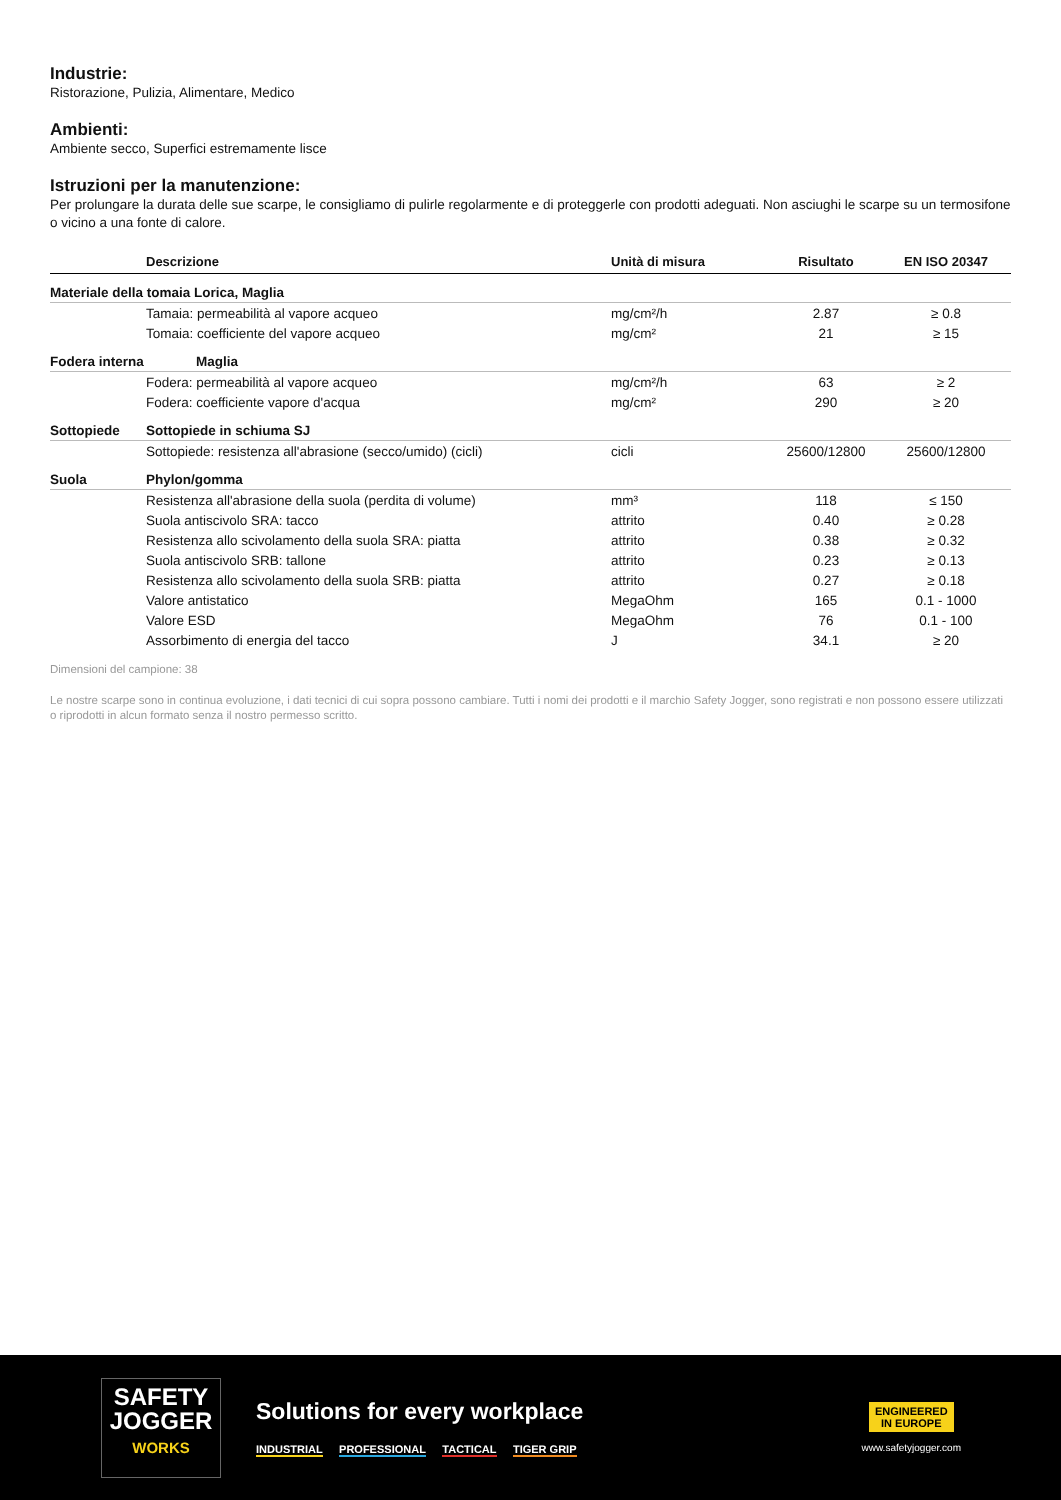Industrie:
Ristorazione, Pulizia, Alimentare, Medico
Ambienti:
Ambiente secco, Superfici estremamente lisce
Istruzioni per la manutenzione:
Per prolungare la durata delle sue scarpe, le consigliamo di pulirle regolarmente e di proteggerle con prodotti adeguati. Non asciughi le scarpe su un termosifone o vicino a una fonte di calore.
| | Descrizione | Unità di misura | Risultato | EN ISO 20347 |
| --- | --- | --- | --- | --- |
| Materiale della tomaia Lorica, Maglia | | | | |
| | Tamaia: permeabilità al vapore acqueo | mg/cm²/h | 2.87 | ≥ 0.8 |
| | Tomaia: coefficiente del vapore acqueo | mg/cm² | 21 | ≥ 15 |
| Fodera interna | Maglia | | | |
| | Fodera: permeabilità al vapore acqueo | mg/cm²/h | 63 | ≥ 2 |
| | Fodera: coefficiente vapore d'acqua | mg/cm² | 290 | ≥ 20 |
| Sottopiede | Sottopiede in schiuma SJ | | | |
| | Sottopiede: resistenza all'abrasione (secco/umido) (cicli) | cicli | 25600/12800 | 25600/12800 |
| Suola | Phylon/gomma | | | |
| | Resistenza all'abrasione della suola (perdita di volume) | mm³ | 118 | ≤ 150 |
| | Suola antiscivolo SRA: tacco | attrito | 0.40 | ≥ 0.28 |
| | Resistenza allo scivolamento della suola SRA: piatta | attrito | 0.38 | ≥ 0.32 |
| | Suola antiscivolo SRB: tallone | attrito | 0.23 | ≥ 0.13 |
| | Resistenza allo scivolamento della suola SRB: piatta | attrito | 0.27 | ≥ 0.18 |
| | Valore antistatico | MegaOhm | 165 | 0.1 - 1000 |
| | Valore ESD | MegaOhm | 76 | 0.1 - 100 |
| | Assorbimento di energia del tacco | J | 34.1 | ≥ 20 |
Dimensioni del campione: 38
Le nostre scarpe sono in continua evoluzione, i dati tecnici di cui sopra possono cambiare. Tutti i nomi dei prodotti e il marchio Safety Jogger, sono registrati e non possono essere utilizzati o riprodotti in alcun formato senza il nostro permesso scritto.
SAFETY
JOGGER
WORKS
Solutions for every workplace
INDUSTRIAL PROFESSIONAL TACTICAL TIGER GRIP
ENGINEERED
IN EUROPE
www.safetyjogger.com